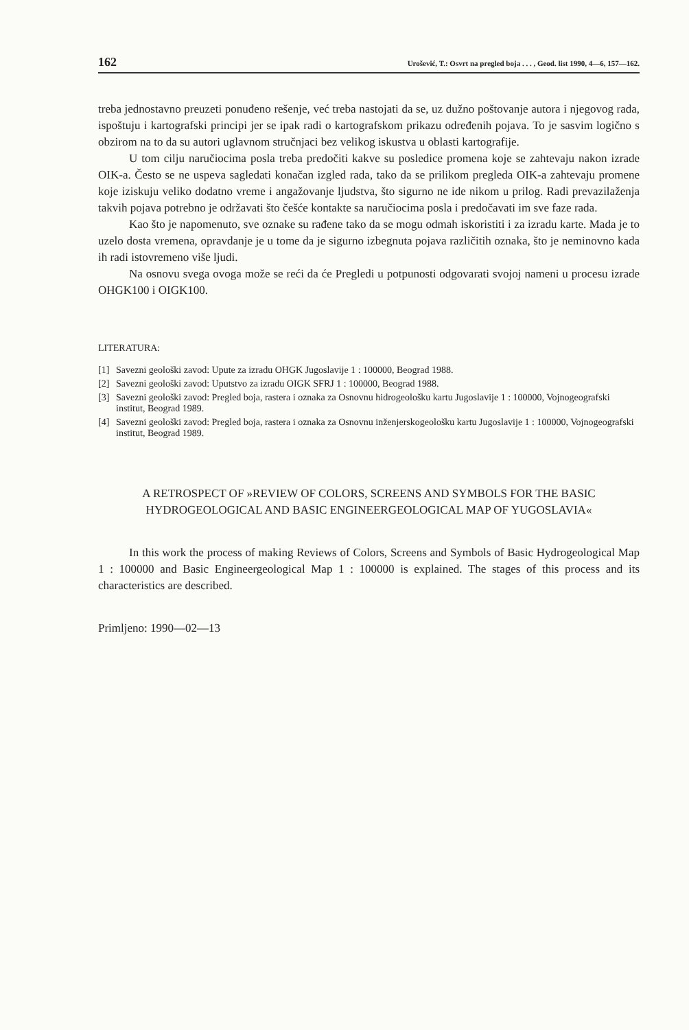162 Urošević, T.: Osvrt na pregled boja . . . , Geod. list 1990, 4—6, 157—162.
treba jednostavno preuzeti ponuđeno rešenje, već treba nastojati da se, uz dužno poštovanje autora i njegovog rada, ispoštuju i kartografski principi jer se ipak radi o kartografskom prikazu određenih pojava. To je sasvim logično s obzirom na to da su autori uglavnom stručnjaci bez velikog iskustva u oblasti kartografije.
U tom cilju naručiocima posla treba predočiti kakve su posledice promena koje se zahtevaju nakon izrade OIK-a. Često se ne uspeva sagledati konačan izgled rada, tako da se prilikom pregleda OIK-a zahtevaju promene koje iziskuju veliko dodatno vreme i angažovanje ljudstva, što sigurno ne ide nikom u prilog. Radi prevazilaženja takvih pojava potrebno je održavati što češće kontakte sa naručiocima posla i predočavati im sve faze rada.
Kao što je napomenuto, sve oznake su rađene tako da se mogu odmah iskoristiti i za izradu karte. Mada je to uzelo dosta vremena, opravdanje je u tome da je sigurno izbegnuta pojava različitih oznaka, što je neminovno kada ih radi istovremeno više ljudi.
Na osnovu svega ovoga može se reći da će Pregledi u potpunosti odgovarati svojoj nameni u procesu izrade OHGK100 i OIGK100.
LITERATURA:
[1] Savezni geološki zavod: Upute za izradu OHGK Jugoslavije 1 : 100000, Beograd 1988.
[2] Savezni geološki zavod: Uputstvo za izradu OIGK SFRJ 1 : 100000, Beograd 1988.
[3] Savezni geološki zavod: Pregled boja, rastera i oznaka za Osnovnu hidrogeološku kartu Jugoslavije 1 : 100000, Vojnogeografski institut, Beograd 1989.
[4] Savezni geološki zavod: Pregled boja, rastera i oznaka za Osnovnu inženjerskogeološku kartu Jugoslavije 1 : 100000, Vojnogeografski institut, Beograd 1989.
A RETROSPECT OF »REVIEW OF COLORS, SCREENS AND SYMBOLS FOR THE BASIC HYDROGEOLOGICAL AND BASIC ENGINEERGEOLOGICAL MAP OF YUGOSLAVIA«
In this work the process of making Reviews of Colors, Screens and Symbols of Basic Hydrogeological Map 1 : 100000 and Basic Engineergeological Map 1 : 100000 is explained. The stages of this process and its characteristics are described.
Primljeno: 1990—02—13